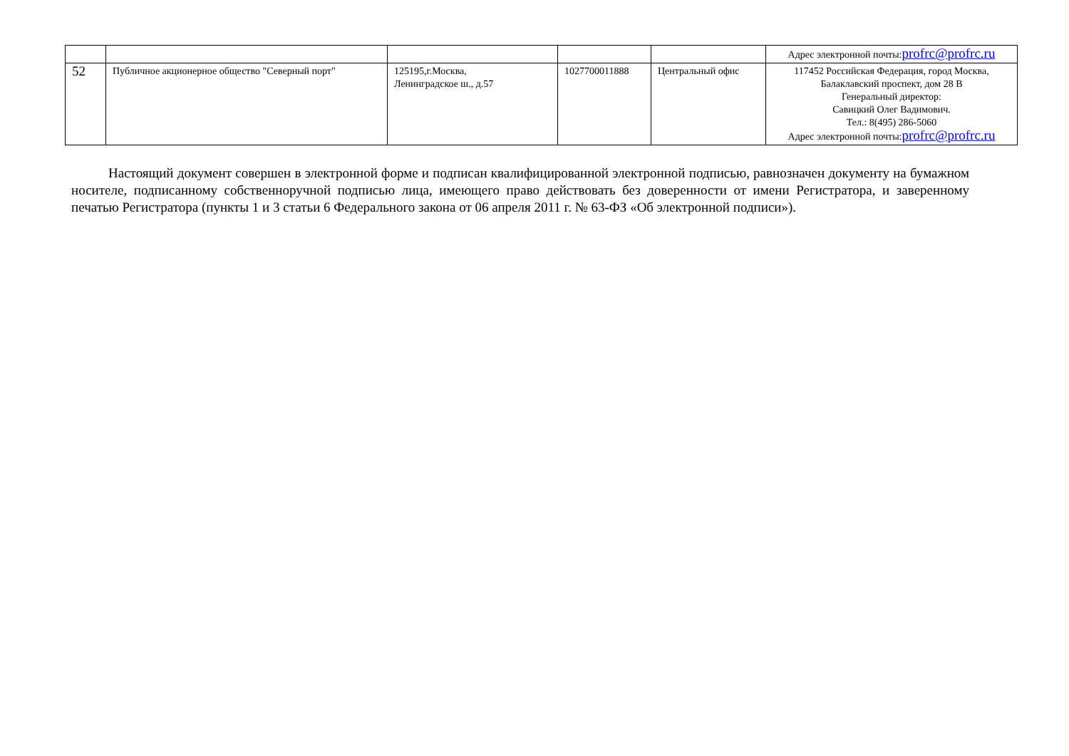| | | | | | Адрес электронной почты: profrc@profrc.ru |
| 52 | Публичное акционерное общество "Северный порт" | 125195,г.Москва, Ленинградское ш., д.57 | 1027700011888 | Центральный офис | 117452 Российская Федерация, город Москва, Балаклавский проспект, дом 28 В Генеральный директор: Савицкий Олег Вадимович. Тел.: 8(495) 286-5060 Адрес электронной почты: profrc@profrc.ru |
Настоящий документ совершен в электронной форме и подписан квалифицированной электронной подписью, равнозначен документу на бумажном носителе, подписанному собственноручной подписью лица, имеющего право действовать без доверенности от имени Регистратора, и заверенному печатью Регистратора (пункты 1 и 3 статьи 6 Федерального закона от 06 апреля 2011 г. № 63-ФЗ «Об электронной подписи»).